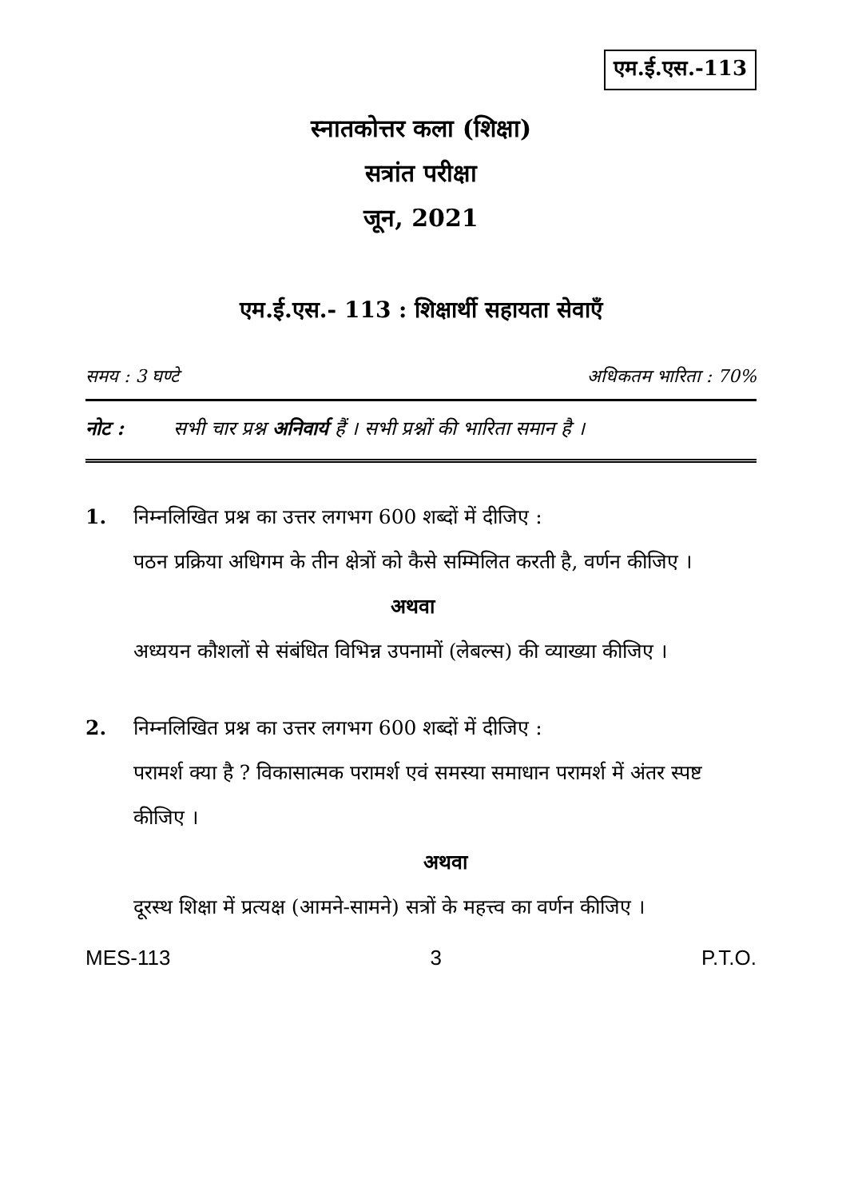एम.ई.एस.-113
स्नातकोत्तर कला (शिक्षा)
सत्रांत परीक्षा
जून, 2021
एम.ई.एस.- 113 : शिक्षार्थी सहायता सेवाएँ
समय : 3 घण्टे अधिकतम भारिता : 70%
नोट : सभी चार प्रश्न अनिवार्य हैं । सभी प्रश्नों की भारिता समान है ।
1. निम्नलिखित प्रश्न का उत्तर लगभग 600 शब्दों में दीजिए :
पठन प्रक्रिया अधिगम के तीन क्षेत्रों को कैसे सम्मिलित करती है, वर्णन कीजिए ।
अथवा
अध्ययन कौशलों से संबंधित विभिन्न उपनामों (लेबल्स) की व्याख्या कीजिए ।
2. निम्नलिखित प्रश्न का उत्तर लगभग 600 शब्दों में दीजिए :
परामर्श क्या है ? विकासात्मक परामर्श एवं समस्या समाधान परामर्श में अंतर स्पष्ट कीजिए ।
अथवा
दूरस्थ शिक्षा में प्रत्यक्ष (आमने-सामने) सत्रों के महत्त्व का वर्णन कीजिए ।
MES-113 3 P.T.O.